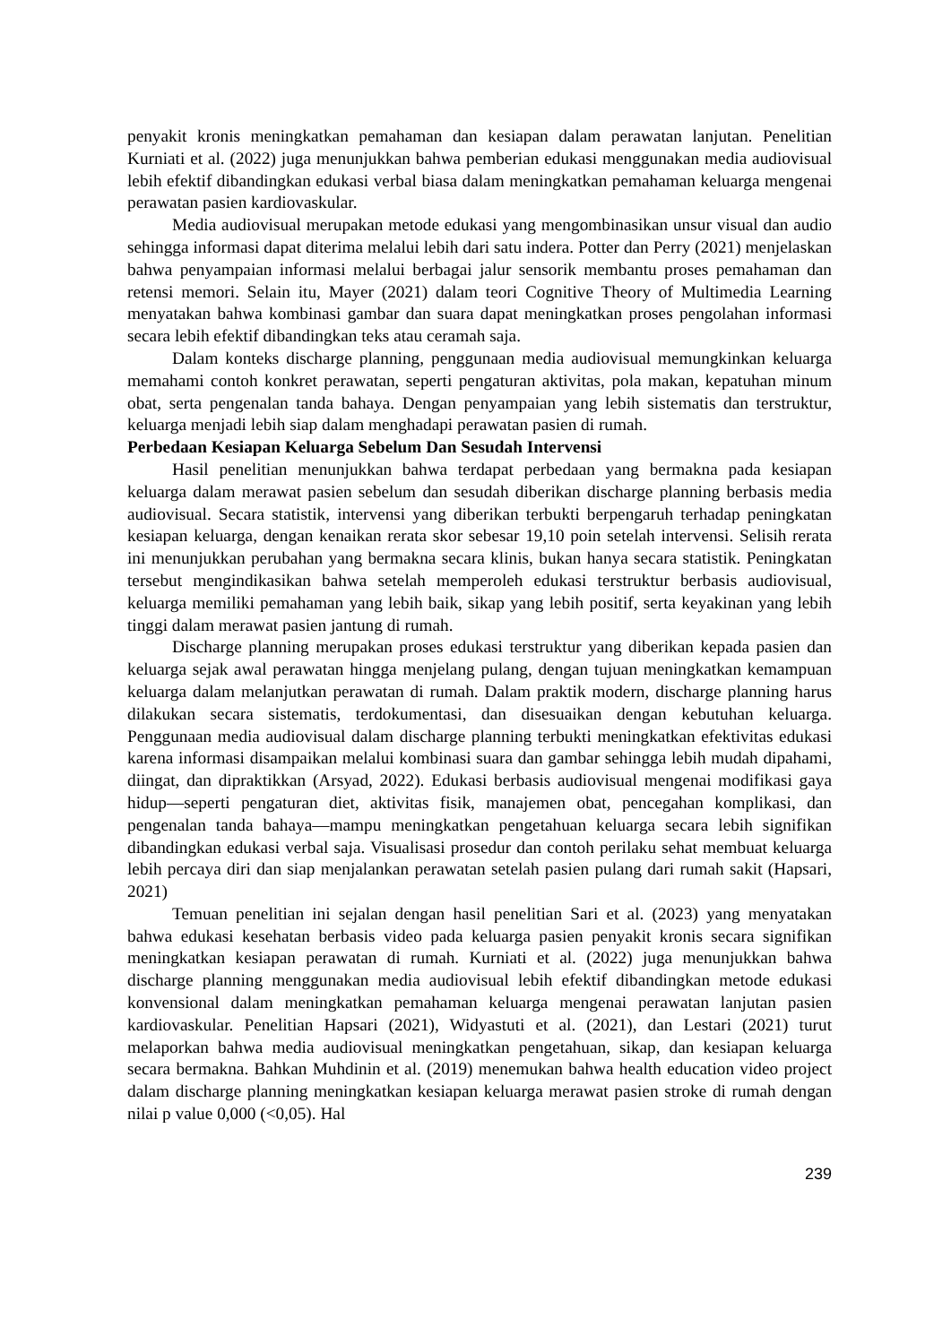penyakit kronis meningkatkan pemahaman dan kesiapan dalam perawatan lanjutan. Penelitian Kurniati et al. (2022) juga menunjukkan bahwa pemberian edukasi menggunakan media audiovisual lebih efektif dibandingkan edukasi verbal biasa dalam meningkatkan pemahaman keluarga mengenai perawatan pasien kardiovaskular.
Media audiovisual merupakan metode edukasi yang mengombinasikan unsur visual dan audio sehingga informasi dapat diterima melalui lebih dari satu indera. Potter dan Perry (2021) menjelaskan bahwa penyampaian informasi melalui berbagai jalur sensorik membantu proses pemahaman dan retensi memori. Selain itu, Mayer (2021) dalam teori Cognitive Theory of Multimedia Learning menyatakan bahwa kombinasi gambar dan suara dapat meningkatkan proses pengolahan informasi secara lebih efektif dibandingkan teks atau ceramah saja.
Dalam konteks discharge planning, penggunaan media audiovisual memungkinkan keluarga memahami contoh konkret perawatan, seperti pengaturan aktivitas, pola makan, kepatuhan minum obat, serta pengenalan tanda bahaya. Dengan penyampaian yang lebih sistematis dan terstruktur, keluarga menjadi lebih siap dalam menghadapi perawatan pasien di rumah.
Perbedaan Kesiapan Keluarga Sebelum Dan Sesudah Intervensi
Hasil penelitian menunjukkan bahwa terdapat perbedaan yang bermakna pada kesiapan keluarga dalam merawat pasien sebelum dan sesudah diberikan discharge planning berbasis media audiovisual. Secara statistik, intervensi yang diberikan terbukti berpengaruh terhadap peningkatan kesiapan keluarga, dengan kenaikan rerata skor sebesar 19,10 poin setelah intervensi. Selisih rerata ini menunjukkan perubahan yang bermakna secara klinis, bukan hanya secara statistik. Peningkatan tersebut mengindikasikan bahwa setelah memperoleh edukasi terstruktur berbasis audiovisual, keluarga memiliki pemahaman yang lebih baik, sikap yang lebih positif, serta keyakinan yang lebih tinggi dalam merawat pasien jantung di rumah.
Discharge planning merupakan proses edukasi terstruktur yang diberikan kepada pasien dan keluarga sejak awal perawatan hingga menjelang pulang, dengan tujuan meningkatkan kemampuan keluarga dalam melanjutkan perawatan di rumah. Dalam praktik modern, discharge planning harus dilakukan secara sistematis, terdokumentasi, dan disesuaikan dengan kebutuhan keluarga. Penggunaan media audiovisual dalam discharge planning terbukti meningkatkan efektivitas edukasi karena informasi disampaikan melalui kombinasi suara dan gambar sehingga lebih mudah dipahami, diingat, dan dipraktikkan (Arsyad, 2022). Edukasi berbasis audiovisual mengenai modifikasi gaya hidup—seperti pengaturan diet, aktivitas fisik, manajemen obat, pencegahan komplikasi, dan pengenalan tanda bahaya—mampu meningkatkan pengetahuan keluarga secara lebih signifikan dibandingkan edukasi verbal saja. Visualisasi prosedur dan contoh perilaku sehat membuat keluarga lebih percaya diri dan siap menjalankan perawatan setelah pasien pulang dari rumah sakit (Hapsari, 2021)
Temuan penelitian ini sejalan dengan hasil penelitian Sari et al. (2023) yang menyatakan bahwa edukasi kesehatan berbasis video pada keluarga pasien penyakit kronis secara signifikan meningkatkan kesiapan perawatan di rumah. Kurniati et al. (2022) juga menunjukkan bahwa discharge planning menggunakan media audiovisual lebih efektif dibandingkan metode edukasi konvensional dalam meningkatkan pemahaman keluarga mengenai perawatan lanjutan pasien kardiovaskular. Penelitian Hapsari (2021), Widyastuti et al. (2021), dan Lestari (2021) turut melaporkan bahwa media audiovisual meningkatkan pengetahuan, sikap, dan kesiapan keluarga secara bermakna. Bahkan Muhdinin et al. (2019) menemukan bahwa health education video project dalam discharge planning meningkatkan kesiapan keluarga merawat pasien stroke di rumah dengan nilai p value 0,000 (<0,05). Hal
239